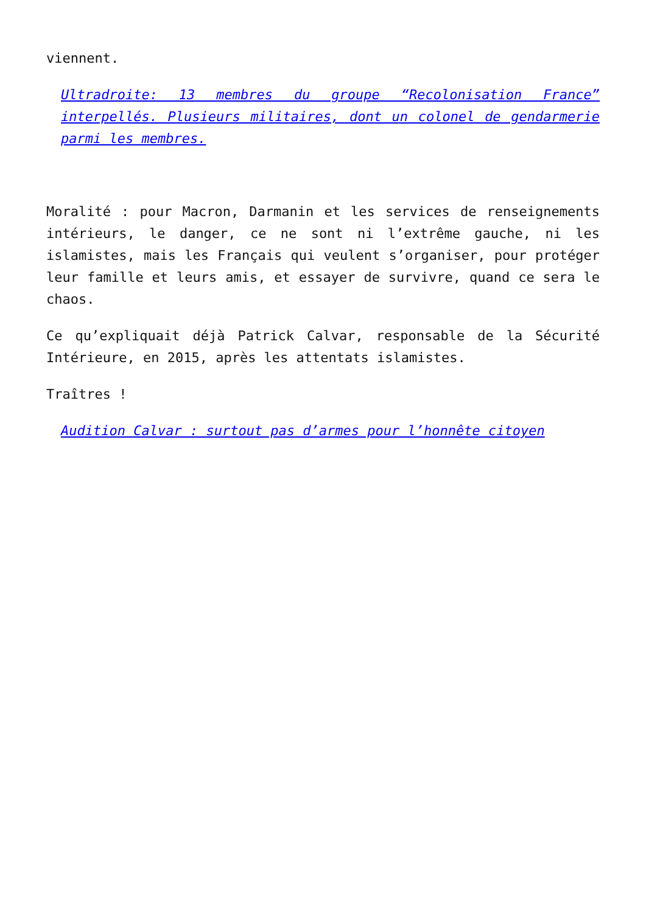viennent.
Ultradroite: 13 membres du groupe “Recolonisation France” interpellés. Plusieurs militaires, dont un colonel de gendarmerie parmi les membres.
Moralité : pour Macron, Darmanin et les services de renseignements intérieurs, le danger, ce ne sont ni l’extrême gauche, ni les islamistes, mais les Français qui veulent s’organiser, pour protéger leur famille et leurs amis, et essayer de survivre, quand ce sera le chaos.
Ce qu’expliquait déjà Patrick Calvar, responsable de la Sécurité Intérieure, en 2015, après les attentats islamistes.
Traîtres !
Audition Calvar : surtout pas d’armes pour l’honnête citoyen